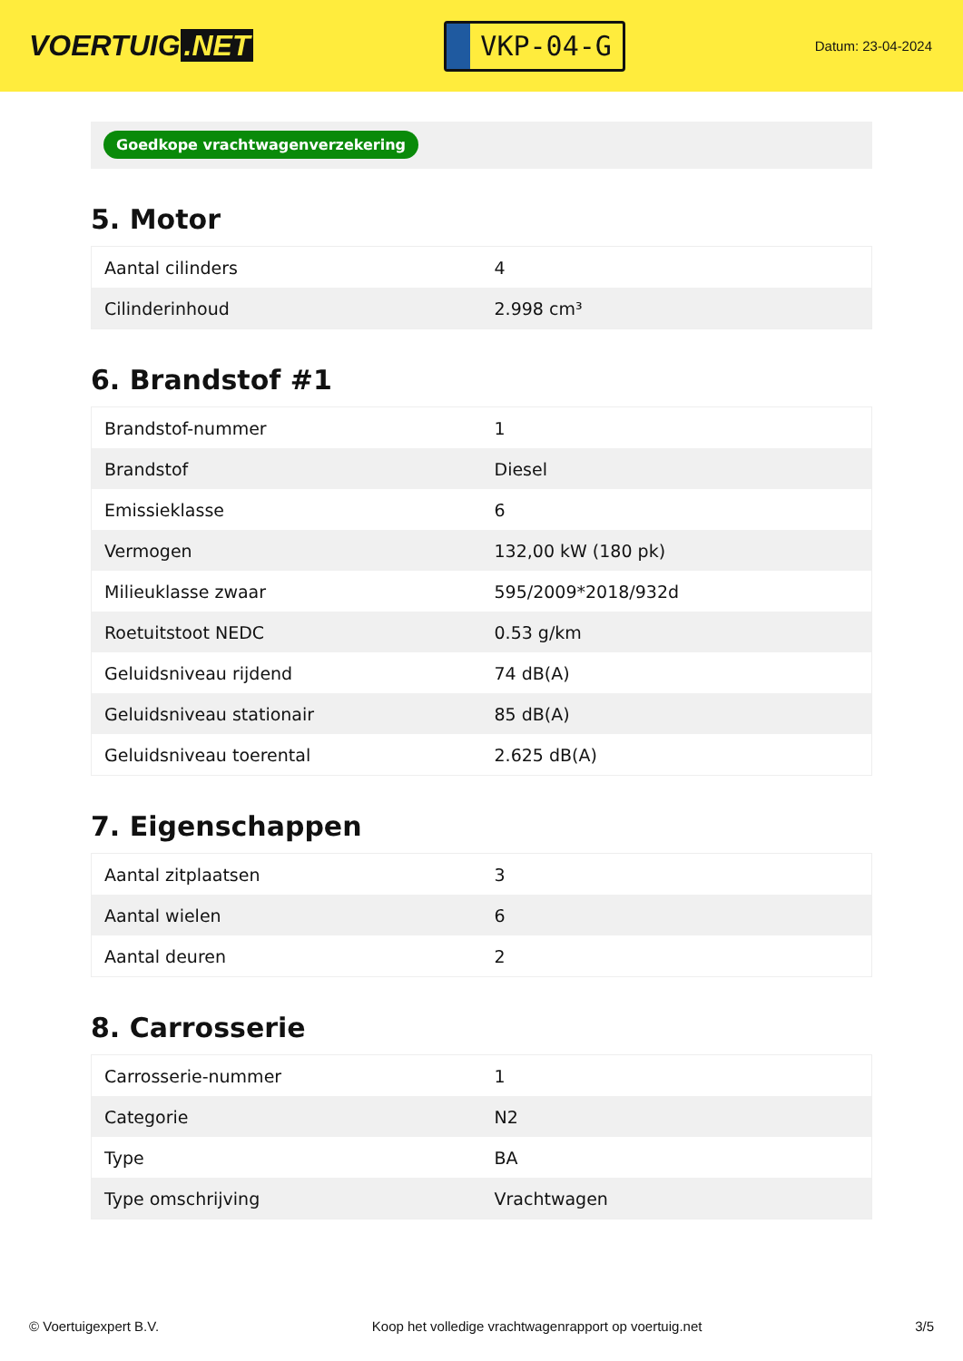VOERTUIG.NET
VKP-04-G
Datum: 23-04-2024
Goedkope vrachtwagenverzekering
5. Motor
| Aantal cilinders | 4 |
| Cilinderinhoud | 2.998 cm³ |
6. Brandstof #1
| Brandstof-nummer | 1 |
| Brandstof | Diesel |
| Emissieklasse | 6 |
| Vermogen | 132,00 kW (180 pk) |
| Milieuklasse zwaar | 595/2009*2018/932d |
| Roetuitstoot NEDC | 0.53 g/km |
| Geluidsniveau rijdend | 74 dB(A) |
| Geluidsniveau stationair | 85 dB(A) |
| Geluidsniveau toerental | 2.625 dB(A) |
7. Eigenschappen
| Aantal zitplaatsen | 3 |
| Aantal wielen | 6 |
| Aantal deuren | 2 |
8. Carrosserie
| Carrosserie-nummer | 1 |
| Categorie | N2 |
| Type | BA |
| Type omschrijving | Vrachtwagen |
© Voertuigexpert B.V. Koop het volledige vrachtwagenrapport op voertuig.net 3/5